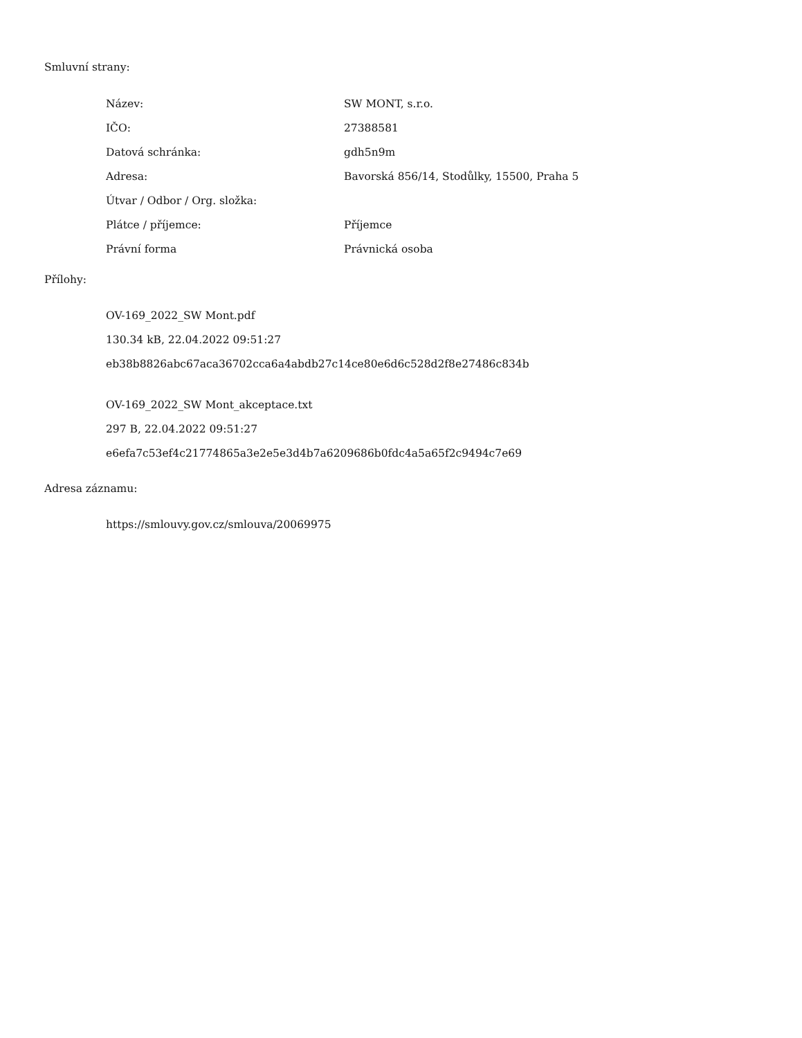Smluvní strany:
| Název: | SW MONT, s.r.o. |
| IČO: | 27388581 |
| Datová schránka: | gdh5n9m |
| Adresa: | Bavorská 856/14, Stodůlky, 15500, Praha 5 |
| Útvar / Odbor / Org. složka: | |
| Plátce / příjemce: | Příjemce |
| Právní forma | Právnická osoba |
Přílohy:
OV-169_2022_SW Mont.pdf
130.34 kB, 22.04.2022 09:51:27
eb38b8826abc67aca36702cca6a4abdb27c14ce80e6d6c528d2f8e27486c834b
OV-169_2022_SW Mont_akceptace.txt
297 B, 22.04.2022 09:51:27
e6efa7c53ef4c21774865a3e2e5e3d4b7a6209686b0fdc4a5a65f2c9494c7e69
Adresa záznamu:
https://smlouvy.gov.cz/smlouva/20069975